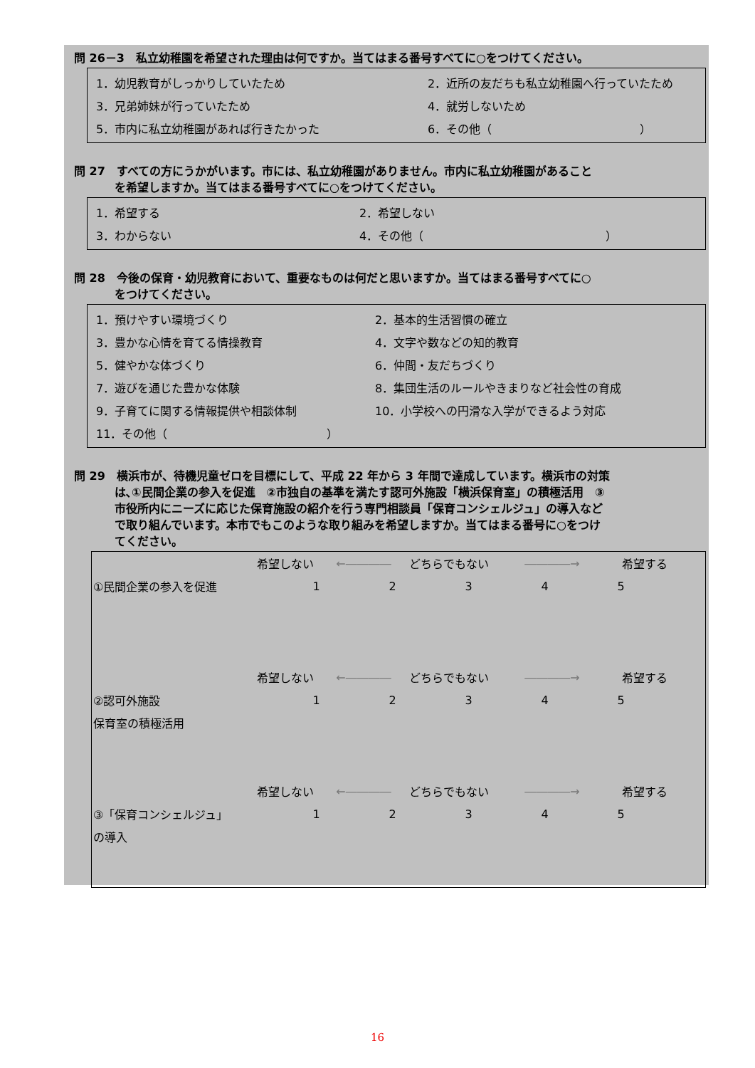問 26－3　私立幼稚園を希望された理由は何ですか。当てはまる番号すべてに○をつけてください。
1．幼児教育がしっかりしていたため 2．近所の友だちも私立幼稚園へ行っていたため
3．兄弟姉妹が行っていたため 4．就労しないため
5．市内に私立幼稚園があれば行きたかった 6．その他（　　　　　　　　　　　　　）
問 27　すべての方にうかがいます。市には、私立幼稚園がありません。市内に私立幼稚園があること
を希望しますか。当てはまる番号すべてに○をつけてください。
1．希望する 2．希望しない
3．わからない 4．その他（　　　　　　　　　　　　　　　　）
問 28　今後の保育・幼児教育において、重要なものは何だと思いますか。当てはまる番号すべてに○
をつけてください。
1．預けやすい環境づくり 2．基本的生活習慣の確立
3．豊かな心情を育てる情操教育 4．文字や数などの知的教育
5．健やかな体づくり 6．仲間・友だちづくり
7．遊びを通じた豊かな体験 8．集団生活のルールやきまりなど社会性の育成
9．子育てに関する情報提供や相談体制 10．小学校への円滑な入学ができるよう対応
11．その他（　　　　　　　　　　　　　　）
問 29　横浜市が、待機児童ゼロを目標にして、平成 22 年から 3 年間で達成しています。横浜市の対策
は､①民間企業の参入を促進　②市独自の基準を満たす認可外施設「横浜保育室」の積極活用　③
市役所内にニーズに応じた保育施設の紹介を行う専門相談員「保育コンシェルジュ」の導入など
で取り組んでいます。本市でもこのような取り組みを希望しますか。当てはまる番号に○をつけ
てください。
希望しない ←―――― どちらでもない ――――→ 希望する
①民間企業の参入を促進 12345
希望しない ←―――― どちらでもない ――――→ 希望する
②認可外施設 12345
保育室の積極活用
希望しない ←―――― どちらでもない ――――→ 希望する
③「保育コンシェルジュ」 12345
の導入
16